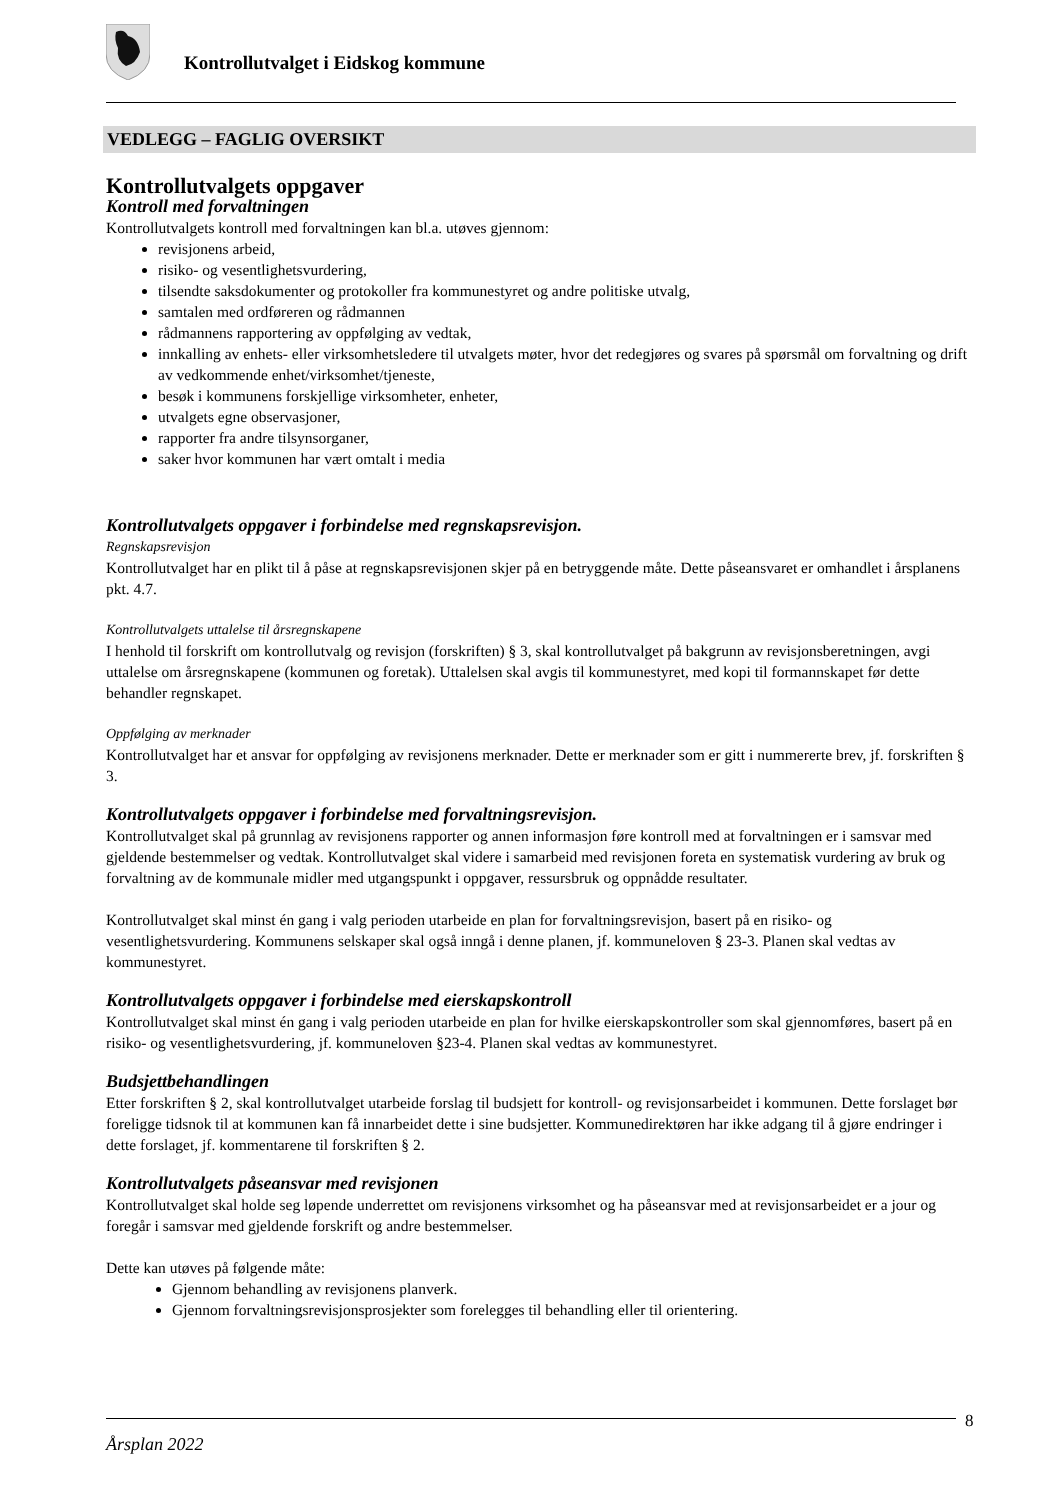Kontrollutvalget i Eidskog kommune
VEDLEGG – FAGLIG OVERSIKT
Kontrollutvalgets oppgaver
Kontroll med forvaltningen
Kontrollutvalgets kontroll med forvaltningen kan bl.a. utøves gjennom:
revisjonens arbeid,
risiko- og vesentlighetsvurdering,
tilsendte saksdokumenter og protokoller fra kommunestyret og andre politiske utvalg,
samtalen med ordføreren og rådmannen
rådmannens rapportering av oppfølging av vedtak,
innkalling av enhets- eller virksomhetsledere til utvalgets møter, hvor det redegjøres og svares på spørsmål om forvaltning og drift av vedkommende enhet/virksomhet/tjeneste,
besøk i kommunens forskjellige virksomheter, enheter,
utvalgets egne observasjoner,
rapporter fra andre tilsynsorganer,
saker hvor kommunen har vært omtalt i media
Kontrollutvalgets oppgaver i forbindelse med regnskapsrevisjon.
Regnskapsrevisjon
Kontrollutvalget har en plikt til å påse at regnskapsrevisjonen skjer på en betryggende måte. Dette påseansvaret er omhandlet i årsplanens pkt. 4.7.
Kontrollutvalgets uttalelse til årsregnskapene
I henhold til forskrift om kontrollutvalg og revisjon (forskriften) § 3, skal kontrollutvalget på bakgrunn av revisjonsberetningen, avgi uttalelse om årsregnskapene (kommunen og foretak). Uttalelsen skal avgis til kommunestyret, med kopi til formannskapet før dette behandler regnskapet.
Oppfølging av merknader
Kontrollutvalget har et ansvar for oppfølging av revisjonens merknader. Dette er merknader som er gitt i nummererte brev, jf. forskriften § 3.
Kontrollutvalgets oppgaver i forbindelse med forvaltningsrevisjon.
Kontrollutvalget skal på grunnlag av revisjonens rapporter og annen informasjon føre kontroll med at forvaltningen er i samsvar med gjeldende bestemmelser og vedtak. Kontrollutvalget skal videre i samarbeid med revisjonen foreta en systematisk vurdering av bruk og forvaltning av de kommunale midler med utgangspunkt i oppgaver, ressursbruk og oppnådde resultater.
Kontrollutvalget skal minst én gang i valg perioden utarbeide en plan for forvaltningsrevisjon, basert på en risiko- og vesentlighetsvurdering. Kommunens selskaper skal også inngå i denne planen, jf. kommuneloven § 23-3. Planen skal vedtas av kommunestyret.
Kontrollutvalgets oppgaver i forbindelse med eierskapskontroll
Kontrollutvalget skal minst én gang i valg perioden utarbeide en plan for hvilke eierskapskontroller som skal gjennomføres, basert på en risiko- og vesentlighetsvurdering, jf. kommuneloven §23-4. Planen skal vedtas av kommunestyret.
Budsjettbehandlingen
Etter forskriften § 2, skal kontrollutvalget utarbeide forslag til budsjett for kontroll- og revisjonsarbeidet i kommunen. Dette forslaget bør foreligge tidsnok til at kommunen kan få innarbeidet dette i sine budsjetter. Kommunedirektøren har ikke adgang til å gjøre endringer i dette forslaget, jf. kommentarene til forskriften § 2.
Kontrollutvalgets påseansvar med revisjonen
Kontrollutvalget skal holde seg løpende underrettet om revisjonens virksomhet og ha påseansvar med at revisjonsarbeidet er a jour og foregår i samsvar med gjeldende forskrift og andre bestemmelser.
Dette kan utøves på følgende måte:
Gjennom behandling av revisjonens planverk.
Gjennom forvaltningsrevisjonsprosjekter som forelegges til behandling eller til orientering.
8
Årsplan 2022